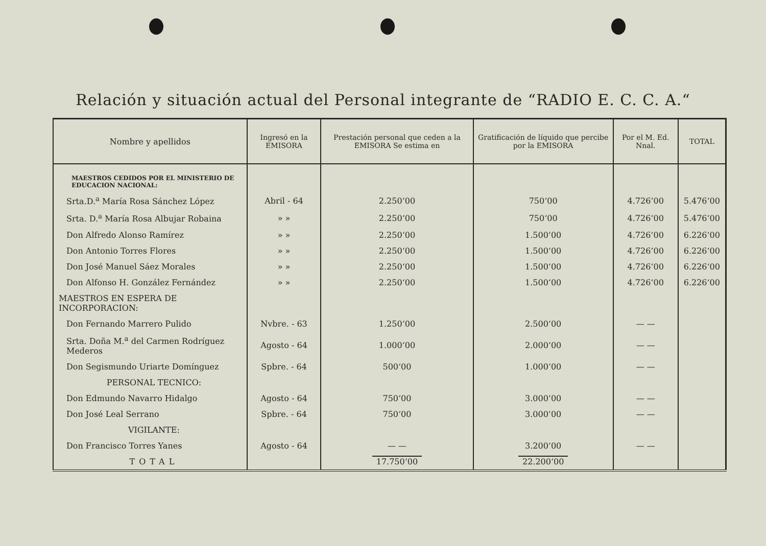Relación y situación actual del Personal integrante de “RADIO E. C. C. A.“
| Nombre y apellidos | Ingresó en la EMISORA | Prestación personal que ceden a la EMISORA Se estima en | Gratificación de líquido que percibe por la EMISORA | Por el M. Ed. Nnal. | TOTAL |
| --- | --- | --- | --- | --- | --- |
| MAESTROS CEDIDOS POR EL MINISTERIO DE EDUCACION NACIONAL: | | | | | |
| Srta.D.<sup>a</sup> María Rosa Sánchez López | Abril - 64 | 2.250‘00 | 750‘00 | 4.726‘00 | 5.476‘00 |
| Srta. D.<sup>a</sup> María Rosa Albujar Robaina | » » | 2.250‘00 | 750‘00 | 4.726‘00 | 5.476‘00 |
| Don Alfredo Alonso Ramírez | » » | 2.250‘00 | 1.500‘00 | 4.726‘00 | 6.226‘00 |
| Don Antonio Torres Flores | » » | 2.250‘00 | 1.500‘00 | 4.726‘00 | 6.226‘00 |
| Don José Manuel Sáez Morales | » » | 2.250‘00 | 1.500‘00 | 4.726‘00 | 6.226‘00 |
| Don Alfonso H. González Fernández | » » | 2.250‘00 | 1.500‘00 | 4.726‘00 | 6.226‘00 |
| MAESTROS EN ESPERA DE INCORPORACION: | | | | | |
| Don Fernando Marrero Pulido | Nvbre. - 63 | 1.250‘00 | 2.500‘00 | — — | |
| Srta. Doña M.<sup>a</sup> del Carmen Rodríguez Mederos | Agosto - 64 | 1.000‘00 | 2.000‘00 | — — | |
| Don Segismundo Uriarte Domínguez | Spbre. - 64 | 500‘00 | 1.000‘00 | — — | |
| PERSONAL TECNICO: | | | | | |
| Don Edmundo Navarro Hidalgo | Agosto - 64 | 750‘00 | 3.000‘00 | — — | |
| Don José Leal Serrano | Spbre. - 64 | 750‘00 | 3.000‘00 | — — | |
| VIGILANTE: | | | | | |
| Don Francisco Torres Yanes | Agosto - 64 | — — | 3.200‘00 | — — | |
| TOTAL | | 17.750‘00 | 22.200‘00 | | |